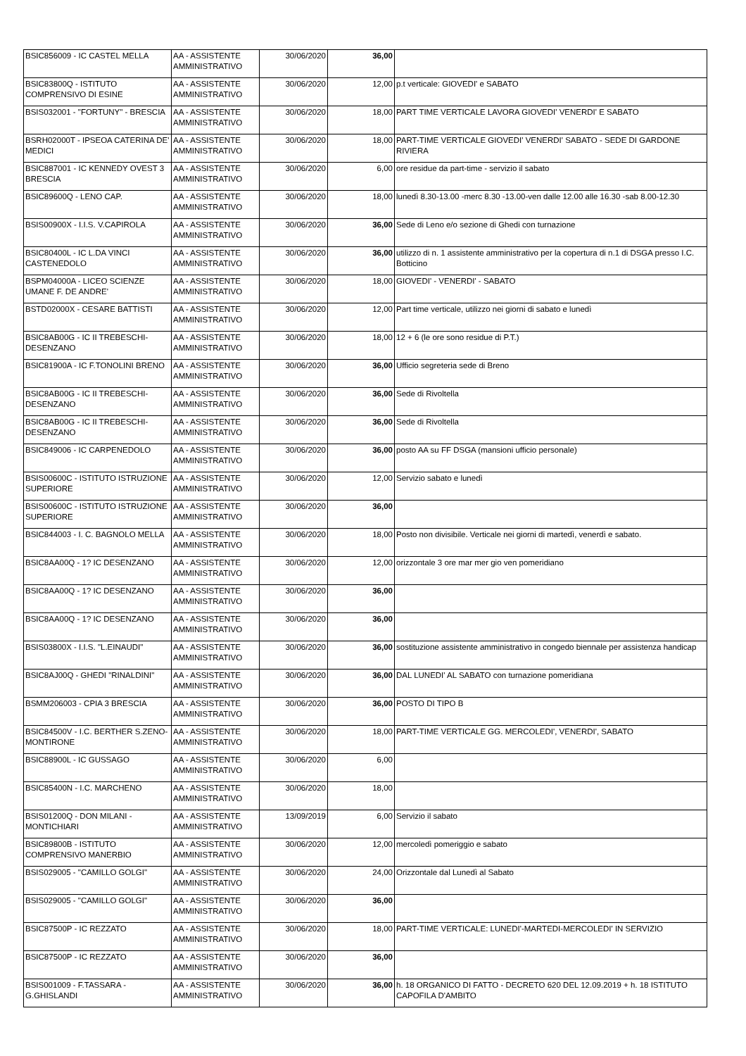| BSIC856009 - IC CASTEL MELLA | AA - ASSISTENTE AMMINISTRATIVO | 30/06/2020 | 36,00 | |
| BSIC83800Q - ISTITUTO COMPRENSIVO DI ESINE | AA - ASSISTENTE AMMINISTRATIVO | 30/06/2020 | 12,00 | p.t verticale: GIOVEDI' e SABATO |
| BSIS032001 - "FORTUNY" - BRESCIA | AA - ASSISTENTE AMMINISTRATIVO | 30/06/2020 | 18,00 | PART TIME VERTICALE LAVORA GIOVEDI' VENERDI' E SABATO |
| BSRH02000T - IPSEOA CATERINA DE' MEDICI | AA - ASSISTENTE AMMINISTRATIVO | 30/06/2020 | 18,00 | PART-TIME VERTICALE GIOVEDI' VENERDI' SABATO - SEDE DI GARDONE RIVIERA |
| BSIC887001 - IC KENNEDY OVEST 3 BRESCIA | AA - ASSISTENTE AMMINISTRATIVO | 30/06/2020 | 6,00 | ore residue da part-time - servizio il sabato |
| BSIC89600Q - LENO CAP. | AA - ASSISTENTE AMMINISTRATIVO | 30/06/2020 | 18,00 | lunedì 8.30-13.00 -merc 8.30 -13.00-ven dalle 12.00 alle 16.30 -sab 8.00-12.30 |
| BSIS00900X - I.I.S. V.CAPIROLA | AA - ASSISTENTE AMMINISTRATIVO | 30/06/2020 | 36,00 | Sede di Leno e/o sezione di Ghedi con turnazione |
| BSIC80400L - IC L.DA VINCI CASTENEDOLO | AA - ASSISTENTE AMMINISTRATIVO | 30/06/2020 | 36,00 | utilizzo di n. 1 assistente amministrativo per la copertura di n.1 di DSGA presso I.C. Botticino |
| BSPM04000A - LICEO SCIENZE UMANE F. DE ANDRE' | AA - ASSISTENTE AMMINISTRATIVO | 30/06/2020 | 18,00 | GIOVEDI' - VENERDI' - SABATO |
| BSTD02000X - CESARE BATTISTI | AA - ASSISTENTE AMMINISTRATIVO | 30/06/2020 | 12,00 | Part time verticale, utilizzo nei giorni di sabato e lunedì |
| BSIC8AB00G - IC II TREBESCHI-DESENZANO | AA - ASSISTENTE AMMINISTRATIVO | 30/06/2020 | 18,00 | 12 + 6 (le ore sono residue di P.T.) |
| BSIC81900A - IC F.TONOLINI BRENO | AA - ASSISTENTE AMMINISTRATIVO | 30/06/2020 | 36,00 | Ufficio segreteria sede di Breno |
| BSIC8AB00G - IC II TREBESCHI-DESENZANO | AA - ASSISTENTE AMMINISTRATIVO | 30/06/2020 | 36,00 | Sede di Rivoltella |
| BSIC8AB00G - IC II TREBESCHI-DESENZANO | AA - ASSISTENTE AMMINISTRATIVO | 30/06/2020 | 36,00 | Sede di Rivoltella |
| BSIC849006 - IC CARPENEDOLO | AA - ASSISTENTE AMMINISTRATIVO | 30/06/2020 | 36,00 | posto AA su FF DSGA (mansioni ufficio personale) |
| BSIS00600C - ISTITUTO ISTRUZIONE SUPERIORE | AA - ASSISTENTE AMMINISTRATIVO | 30/06/2020 | 12,00 | Servizio sabato e lunedì |
| BSIS00600C - ISTITUTO ISTRUZIONE SUPERIORE | AA - ASSISTENTE AMMINISTRATIVO | 30/06/2020 | 36,00 | |
| BSIC844003 - I. C. BAGNOLO MELLA | AA - ASSISTENTE AMMINISTRATIVO | 30/06/2020 | 18,00 | Posto non divisibile. Verticale nei giorni di martedì, venerdì e sabato. |
| BSIC8AA00Q - 1? IC DESENZANO | AA - ASSISTENTE AMMINISTRATIVO | 30/06/2020 | 12,00 | orizzontale 3 ore mar mer gio ven pomeridiano |
| BSIC8AA00Q - 1? IC DESENZANO | AA - ASSISTENTE AMMINISTRATIVO | 30/06/2020 | 36,00 | |
| BSIC8AA00Q - 1? IC DESENZANO | AA - ASSISTENTE AMMINISTRATIVO | 30/06/2020 | 36,00 | |
| BSIS03800X - I.I.S. "L.EINAUDI" | AA - ASSISTENTE AMMINISTRATIVO | 30/06/2020 | 36,00 | sostituzione assistente amministrativo in congedo biennale per assistenza handicap |
| BSIC8AJ00Q - GHEDI "RINALDINI" | AA - ASSISTENTE AMMINISTRATIVO | 30/06/2020 | 36,00 | DAL LUNEDI' AL SABATO con turnazione pomeridiana |
| BSMM206003 - CPIA 3 BRESCIA | AA - ASSISTENTE AMMINISTRATIVO | 30/06/2020 | 36,00 | POSTO DI TIPO B |
| BSIC84500V - I.C. BERTHER S.ZENO-MONTIRONE | AA - ASSISTENTE AMMINISTRATIVO | 30/06/2020 | 18,00 | PART-TIME VERTICALE GG. MERCOLEDI', VENERDI', SABATO |
| BSIC88900L - IC GUSSAGO | AA - ASSISTENTE AMMINISTRATIVO | 30/06/2020 | 6,00 | |
| BSIC85400N - I.C. MARCHENO | AA - ASSISTENTE AMMINISTRATIVO | 30/06/2020 | 18,00 | |
| BSIS01200Q - DON MILANI - MONTICHIARI | AA - ASSISTENTE AMMINISTRATIVO | 13/09/2019 | 6,00 | Servizio il sabato |
| BSIC89800B - ISTITUTO COMPRENSIVO MANERBIO | AA - ASSISTENTE AMMINISTRATIVO | 30/06/2020 | 12,00 | mercoledì pomeriggio e sabato |
| BSIS029005 - "CAMILLO GOLGI" | AA - ASSISTENTE AMMINISTRATIVO | 30/06/2020 | 24,00 | Orizzontale dal Lunedì al Sabato |
| BSIS029005 - "CAMILLO GOLGI" | AA - ASSISTENTE AMMINISTRATIVO | 30/06/2020 | 36,00 | |
| BSIC87500P - IC REZZATO | AA - ASSISTENTE AMMINISTRATIVO | 30/06/2020 | 18,00 | PART-TIME VERTICALE: LUNEDI'-MARTEDI-MERCOLEDI' IN SERVIZIO |
| BSIC87500P - IC REZZATO | AA - ASSISTENTE AMMINISTRATIVO | 30/06/2020 | 36,00 | |
| BSIS001009 - F.TASSARA - G.GHISLANDI | AA - ASSISTENTE AMMINISTRATIVO | 30/06/2020 | 36,00 | h. 18 ORGANICO DI FATTO - DECRETO 620 DEL 12.09.2019 + h. 18 ISTITUTO CAPOFILA D'AMBITO |